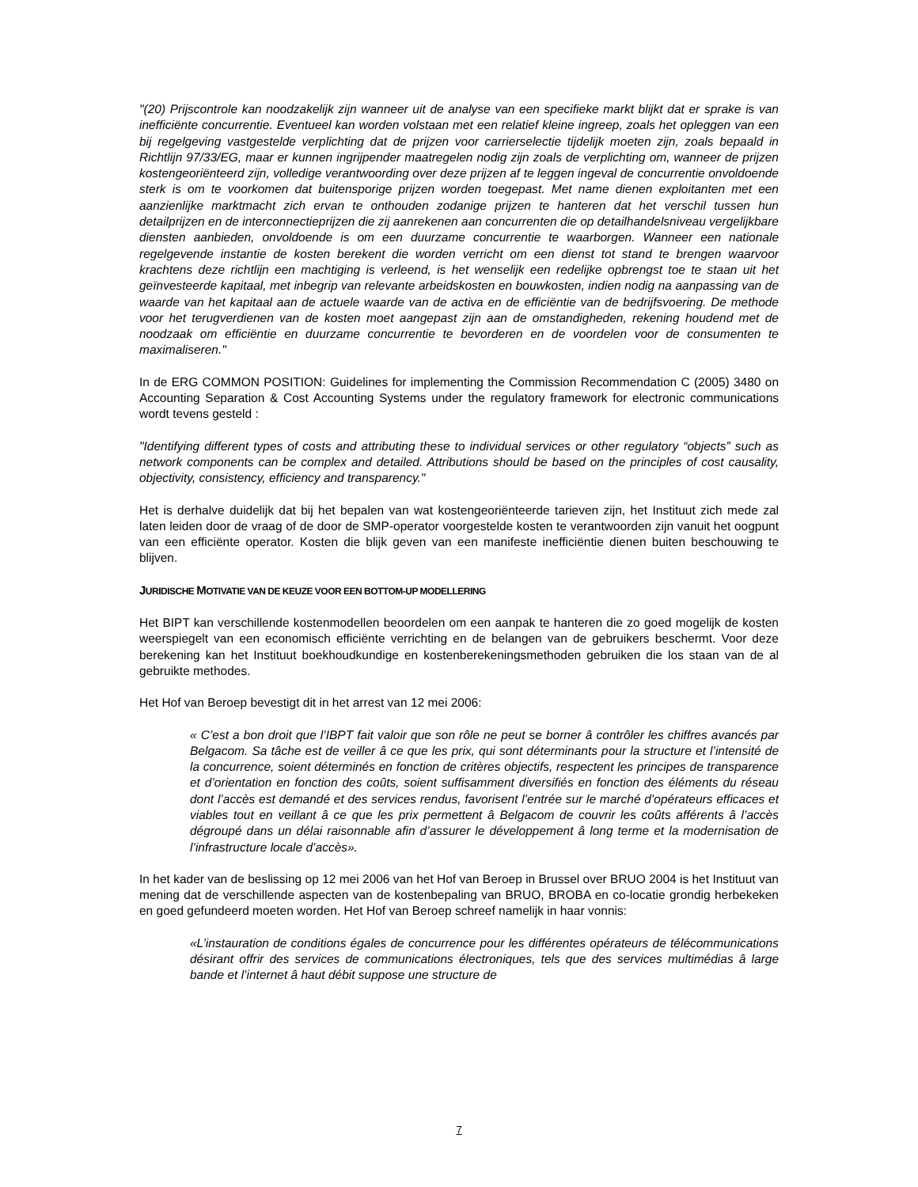"(20) Prijscontrole kan noodzakelijk zijn wanneer uit de analyse van een specifieke markt blijkt dat er sprake is van inefficiënte concurrentie. Eventueel kan worden volstaan met een relatief kleine ingreep, zoals het opleggen van een bij regelgeving vastgestelde verplichting dat de prijzen voor carrierselectie tijdelijk moeten zijn, zoals bepaald in Richtlijn 97/33/EG, maar er kunnen ingrijpender maatregelen nodig zijn zoals de verplichting om, wanneer de prijzen kostengeoriënteerd zijn, volledige verantwoording over deze prijzen af te leggen ingeval de concurrentie onvoldoende sterk is om te voorkomen dat buitensporige prijzen worden toegepast. Met name dienen exploitanten met een aanzienlijke marktmacht zich ervan te onthouden zodanige prijzen te hanteren dat het verschil tussen hun detailprijzen en de interconnectieprijzen die zij aanrekenen aan concurrenten die op detailhandelsniveau vergelijkbare diensten aanbieden, onvoldoende is om een duurzame concurrentie te waarborgen. Wanneer een nationale regelgevende instantie de kosten berekent die worden verricht om een dienst tot stand te brengen waarvoor krachtens deze richtlijn een machtiging is verleend, is het wenselijk een redelijke opbrengst toe te staan uit het geïnvesteerde kapitaal, met inbegrip van relevante arbeidskosten en bouwkosten, indien nodig na aanpassing van de waarde van het kapitaal aan de actuele waarde van de activa en de efficiëntie van de bedrijfsvoering. De methode voor het terugverdienen van de kosten moet aangepast zijn aan de omstandigheden, rekening houdend met de noodzaak om efficiëntie en duurzame concurrentie te bevorderen en de voordelen voor de consumenten te maximaliseren."
In de ERG COMMON POSITION: Guidelines for implementing the Commission Recommendation C (2005) 3480 on Accounting Separation & Cost Accounting Systems under the regulatory framework for electronic communications wordt tevens gesteld :
"Identifying different types of costs and attributing these to individual services or other regulatory “objects” such as network components can be complex and detailed. Attributions should be based on the principles of cost causality, objectivity, consistency, efficiency and transparency."
Het is derhalve duidelijk dat bij het bepalen van wat kostengeoriënteerde tarieven zijn, het Instituut zich mede zal laten leiden door de vraag of de door de SMP-operator voorgestelde kosten te verantwoorden zijn vanuit het oogpunt van een efficiënte operator. Kosten die blijk geven van een manifeste inefficiëntie dienen buiten beschouwing te blijven.
JURIDISCHE MOTIVATIE VAN DE KEUZE VOOR EEN BOTTOM-UP MODELLERING
Het BIPT kan verschillende kostenmodellen beoordelen om een aanpak te hanteren die zo goed mogelijk de kosten weerspiegelt van een economisch efficiënte verrichting en de belangen van de gebruikers beschermt. Voor deze berekening kan het Instituut boekhoudkundige en kostenberekeningsmethoden gebruiken die los staan van de al gebruikte methodes.
Het Hof van Beroep bevestigt dit in het arrest van 12 mei 2006:
« C’est a bon droit que l’IBPT fait valoir que son rôle ne peut se borner â contrôler les chiffres avancés par Belgacom. Sa tâche est de veiller â ce que les prix, qui sont déterminants pour la structure et l’intensité de la concurrence, soient déterminés en fonction de critères objectifs, respectent les principes de transparence et d’orientation en fonction des coûts, soient suffisamment diversifiés en fonction des éléments du réseau dont l’accès est demandé et des services rendus, favorisent l’entrée sur le marché d’opérateurs efficaces et viables tout en veillant â ce que les prix permettent â Belgacom de couvrir les coûts afférents â l’accès dégroupé dans un délai raisonnable afin d’assurer le développement â long terme et la modernisation de l’infrastructure locale d’accès».
In het kader van de beslissing op 12 mei 2006 van het Hof van Beroep in Brussel over BRUO 2004 is het Instituut van mening dat de verschillende aspecten van de kostenbepaling van BRUO, BROBA en co-locatie grondig herbekeken en goed gefundeerd moeten worden. Het Hof van Beroep schreef namelijk in haar vonnis:
«L’instauration de conditions égales de concurrence pour les différentes opérateurs de télécommunications désirant offrir des services de communications électroniques, tels que des services multimédias â large bande et l’internet â haut débit suppose une structure de
7